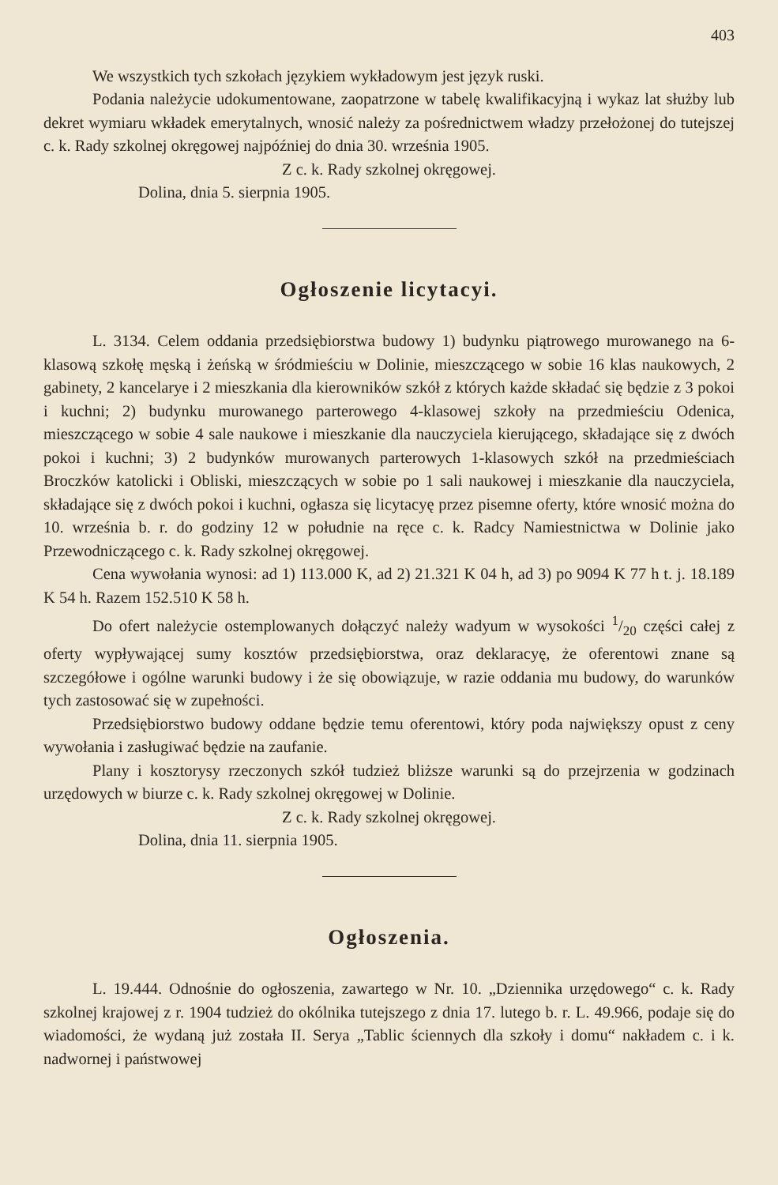403
We wszystkich tych szkołach językiem wykładowym jest język ruski.
Podania należycie udokumentowane, zaopatrzone w tabelę kwalifikacyjną i wykaz lat służby lub dekret wymiaru wkładek emerytalnych, wnosić należy za pośrednictwem władzy przełożonej do tutejszej c. k. Rady szkolnej okręgowej najpóźniej do dnia 30. września 1905.
Z c. k. Rady szkolnej okręgowej.
Dolina, dnia 5. sierpnia 1905.
Ogłoszenie licytacyi.
L. 3134. Celem oddania przedsiębiorstwa budowy 1) budynku piątrowego murowanego na 6-klasową szkołę męską i żeńską w śródmieściu w Dolinie, mieszczącego w sobie 16 klas naukowych, 2 gabinety, 2 kancelarye i 2 mieszkania dla kierowników szkół z których każde składać się będzie z 3 pokoi i kuchni; 2) budynku murowanego parterowego 4-klasowej szkoły na przedmieściu Odenica, mieszczącego w sobie 4 sale naukowe i mieszkanie dla nauczyciela kierującego, składające się z dwóch pokoi i kuchni; 3) 2 budynków murowanych parterowych 1-klasowych szkół na przedmieściach Broczków katolicki i Obliski, mieszczących w sobie po 1 sali naukowej i mieszkanie dla nauczyciela, składające się z dwóch pokoi i kuchni, ogłasza się licytacyę przez pisemne oferty, które wnosić można do 10. września b. r. do godziny 12 w południe na ręce c. k. Radcy Namiestnictwa w Dolinie jako Przewodniczącego c. k. Rady szkolnej okręgowej.
Cena wywołania wynosi: ad 1) 113.000 K, ad 2) 21.321 K 04 h, ad 3) po 9094 K 77 h t. j. 18.189 K 54 h. Razem 152.510 K 58 h.
Do ofert należycie ostemplowanych dołączyć należy wadyum w wysokości 1/20 części całej z oferty wypływającej sumy kosztów przedsiębiorstwa, oraz deklaracyę, że oferentowi znane są szczegółowe i ogólne warunki budowy i że się obowiązuje, w razie oddania mu budowy, do warunków tych zastosować się w zupełności.
Przedsiębiorstwo budowy oddane będzie temu oferentowi, który poda największy opust z ceny wywołania i zasługiwać będzie na zaufanie.
Plany i kosztorysy rzeczonych szkół tudzież bliższe warunki są do przejrzenia w godzinach urzędowych w biurze c. k. Rady szkolnej okręgowej w Dolinie.
Z c. k. Rady szkolnej okręgowej.
Dolina, dnia 11. sierpnia 1905.
Ogłoszenia.
L. 19.444. Odnośnie do ogłoszenia, zawartego w Nr. 10. „Dziennika urzędowego“ c. k. Rady szkolnej krajowej z r. 1904 tudzież do okólnika tutejszego z dnia 17. lutego b. r. L. 49.966, podaje się do wiadomości, że wydaną już została II. Serya „Tablic ściennych dla szkoły i domu“ nakładem c. i k. nadwornej i państwowej